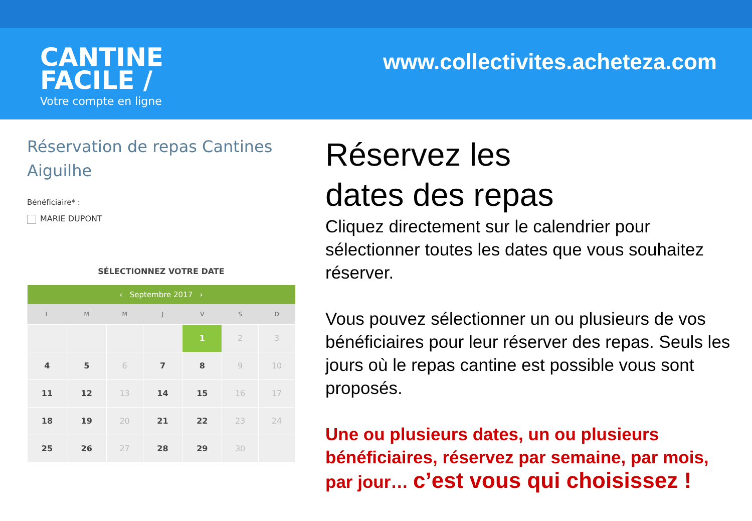CANTINE
FACILE /
Votre compte en ligne
www.collectivites.acheteza.com
Réservation de repas Cantines Aiguilhe
Bénéficiaire* :
MARIE DUPONT
SÉLECTIONNEZ VOTRE DATE
| ‹ Septembre 2017 › | | | | | | |
| --- | --- | --- | --- | --- | --- | --- |
| L | M | M | J | V | S | D |
| | | | | 1 | 2 | 3 |
| 4 | 5 | 6 | 7 | 8 | 9 | 10 |
| 11 | 12 | 13 | 14 | 15 | 16 | 17 |
| 18 | 19 | 20 | 21 | 22 | 23 | 24 |
| 25 | 26 | 27 | 28 | 29 | 30 | |
Réservez les
dates des repas
Cliquez directement sur le calendrier pour sélectionner toutes les dates que vous souhaitez réserver.
Vous pouvez sélectionner un ou plusieurs de vos bénéficiaires pour leur réserver des repas. Seuls les jours où le repas cantine est possible vous sont proposés.
Une ou plusieurs dates, un ou plusieurs bénéficiaires, réservez par semaine, par mois, par jour… c’est vous qui choisissez !